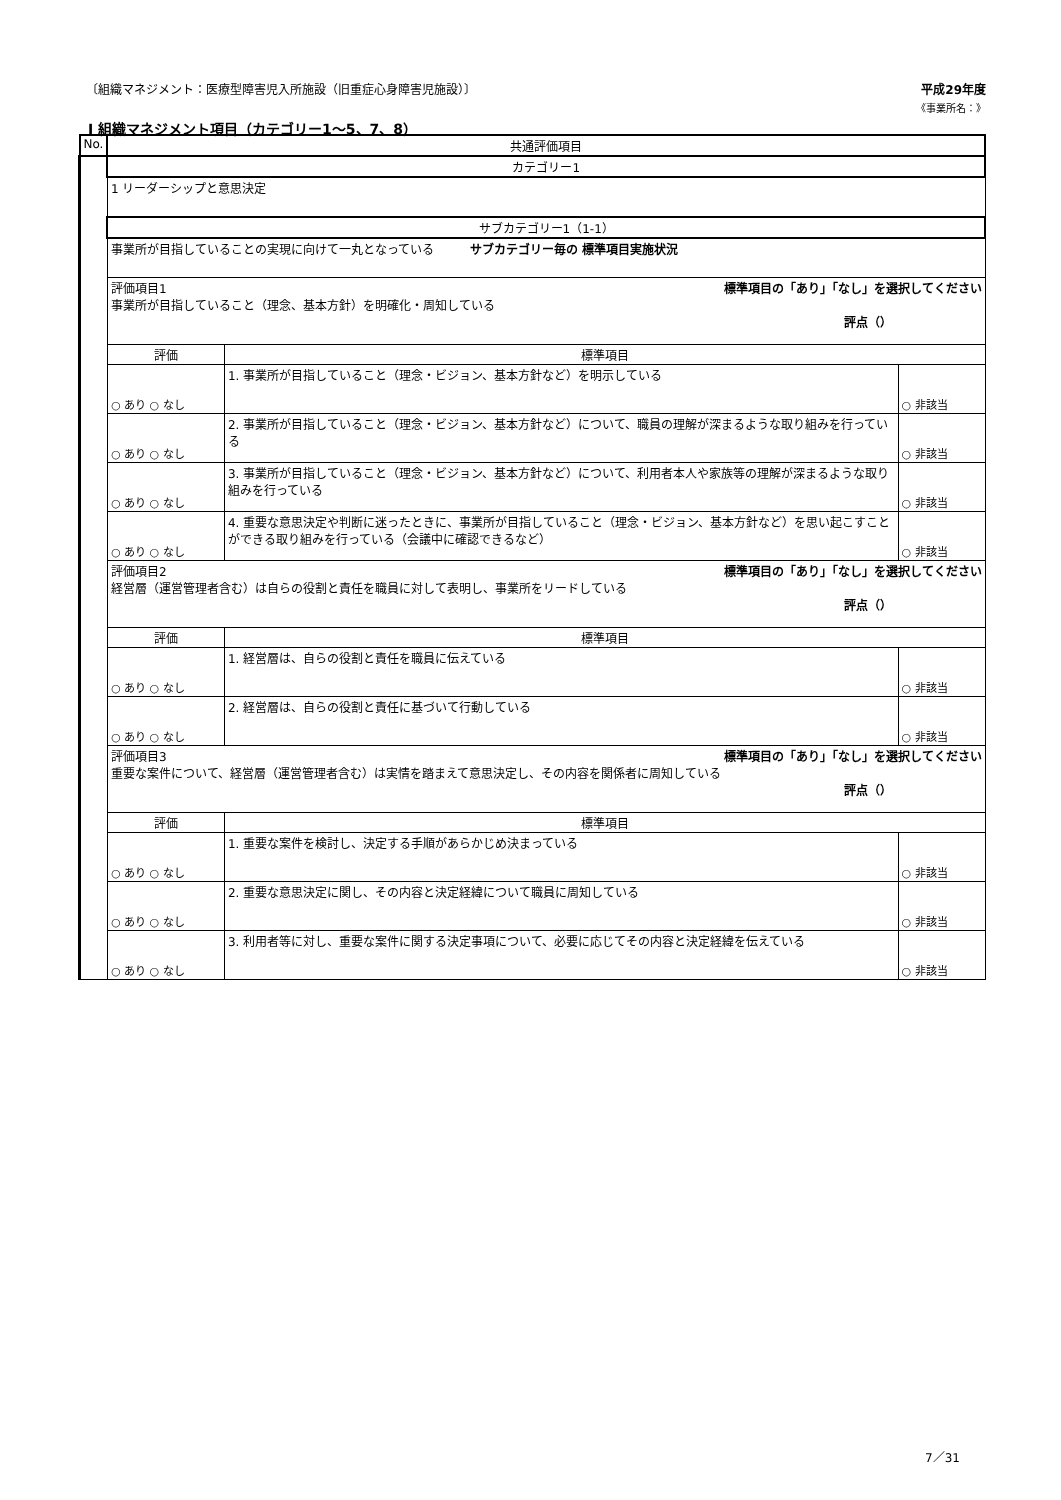〔組織マネジメント：医療型障害児入所施設（旧重症心身障害児施設）〕 平成29年度
《事業所名：》
Ⅰ 組織マネジメント項目（カテゴリー1～5、7、8）
| No. | 共通評価項目 | | |
| --- | --- | --- | --- |
| | カテゴリー1 | | |
| | 1 リーダーシップと意思決定 | | |
| | サブカテゴリー1（1-1） | | |
| | 事業所が目指していることの実現に向けて一丸となっている サブカテゴリー毎の 標準項目実施状況 | | |
| | 評価項目1 標準項目の「あり」「なし」を選択してください 事業所が目指していること（理念、基本方針）を明確化・周知している 評点（） | | |
| | 評価 | 標準項目 | |
| | ○ あり ○ なし | 1. 事業所が目指していること（理念・ビジョン、基本方針など）を明示している | ○ 非該当 |
| | ○ あり ○ なし | 2. 事業所が目指していること（理念・ビジョン、基本方針など）について、職員の理解が深まるような取り組みを行っている | ○ 非該当 |
| | ○ あり ○ なし | 3. 事業所が目指していること（理念・ビジョン、基本方針など）について、利用者本人や家族等の理解が深まるような取り組みを行っている | ○ 非該当 |
| | ○ あり ○ なし | 4. 重要な意思決定や判断に迷ったときに、事業所が目指していること（理念・ビジョン、基本方針など）を思い起こすことができる取り組みを行っている（会議中に確認できるなど） | ○ 非該当 |
| | 評価項目2 標準項目の「あり」「なし」を選択してください 経営層（運営管理者含む）は自らの役割と責任を職員に対して表明し、事業所をリードしている 評点（） | | |
| | 評価 | 標準項目 | |
| | ○ あり ○ なし | 1. 経営層は、自らの役割と責任を職員に伝えている | ○ 非該当 |
| | ○ あり ○ なし | 2. 経営層は、自らの役割と責任に基づいて行動している | ○ 非該当 |
| | 評価項目3 標準項目の「あり」「なし」を選択してください 重要な案件について、経営層（運営管理者含む）は実情を踏まえて意思決定し、その内容を関係者に周知している 評点（） | | |
| | 評価 | 標準項目 | |
| | ○ あり ○ なし | 1. 重要な案件を検討し、決定する手順があらかじめ決まっている | ○ 非該当 |
| | ○ あり ○ なし | 2. 重要な意思決定に関し、その内容と決定経緯について職員に周知している | ○ 非該当 |
| | ○ あり ○ なし | 3. 利用者等に対し、重要な案件に関する決定事項について、必要に応じてその内容と決定経緯を伝えている | ○ 非該当 |
7／31